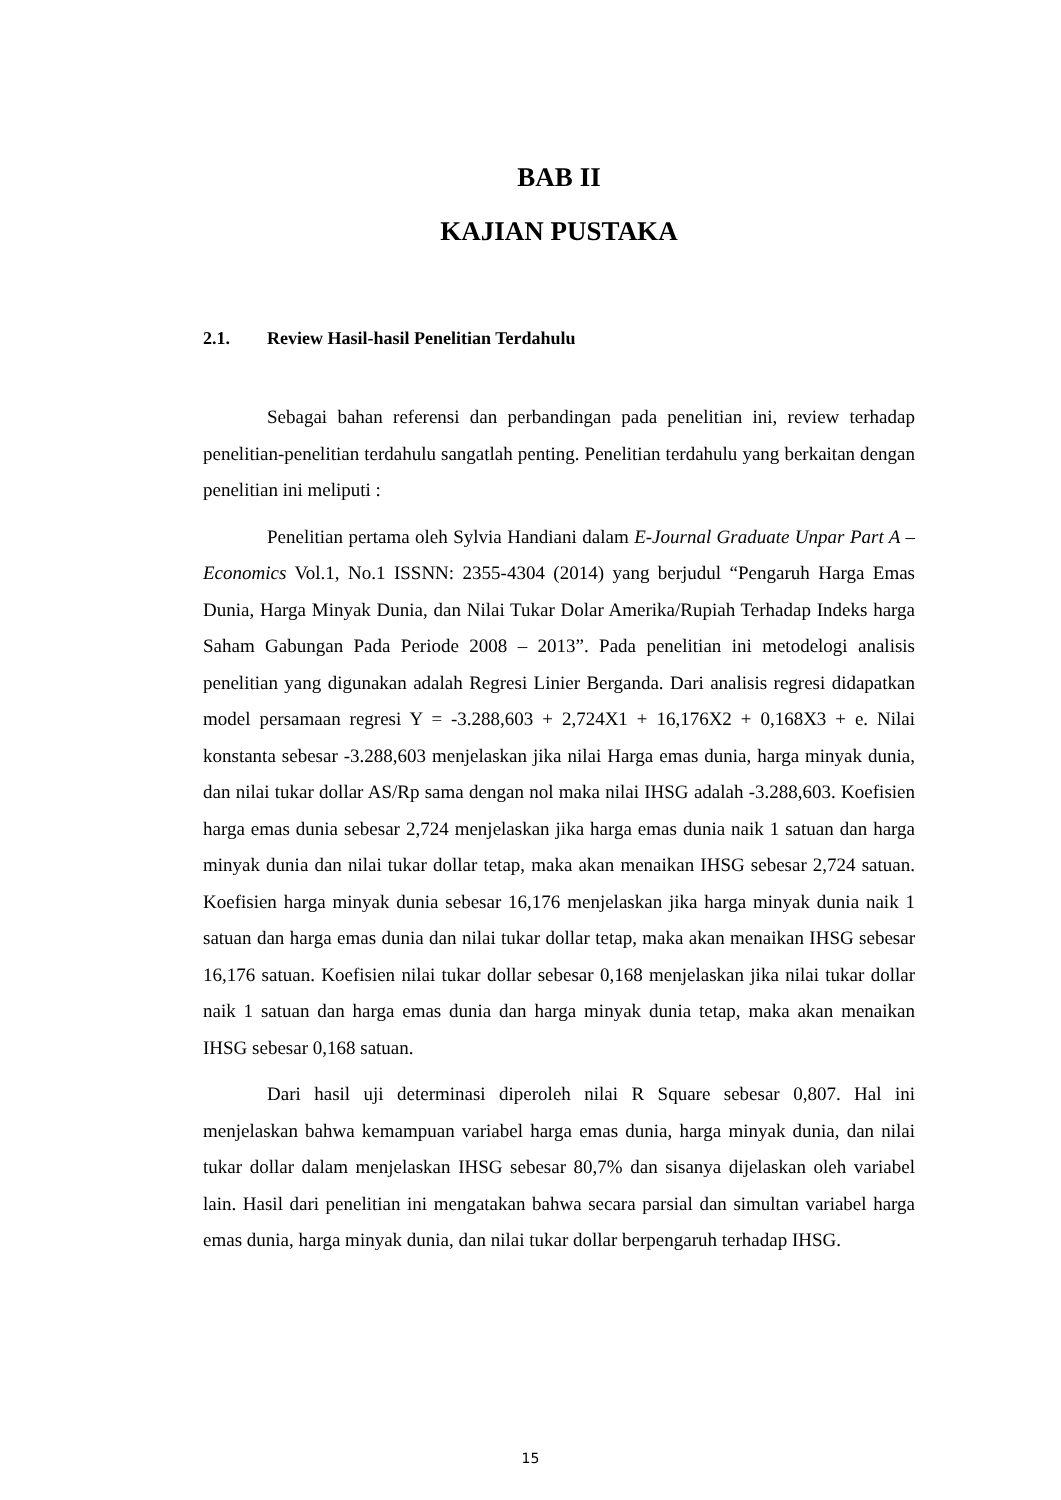BAB II
KAJIAN PUSTAKA
2.1. Review Hasil-hasil Penelitian Terdahulu
Sebagai bahan referensi dan perbandingan pada penelitian ini, review terhadap penelitian-penelitian terdahulu sangatlah penting. Penelitian terdahulu yang berkaitan dengan penelitian ini meliputi :
Penelitian pertama oleh Sylvia Handiani dalam E-Journal Graduate Unpar Part A – Economics Vol.1, No.1 ISSNN: 2355-4304 (2014) yang berjudul “Pengaruh Harga Emas Dunia, Harga Minyak Dunia, dan Nilai Tukar Dolar Amerika/Rupiah Terhadap Indeks harga Saham Gabungan Pada Periode 2008 – 2013”. Pada penelitian ini metodelogi analisis penelitian yang digunakan adalah Regresi Linier Berganda. Dari analisis regresi didapatkan model persamaan regresi Y = -3.288,603 + 2,724X1 + 16,176X2 + 0,168X3 + e. Nilai konstanta sebesar -3.288,603 menjelaskan jika nilai Harga emas dunia, harga minyak dunia, dan nilai tukar dollar AS/Rp sama dengan nol maka nilai IHSG adalah -3.288,603. Koefisien harga emas dunia sebesar 2,724 menjelaskan jika harga emas dunia naik 1 satuan dan harga minyak dunia dan nilai tukar dollar tetap, maka akan menaikan IHSG sebesar 2,724 satuan. Koefisien harga minyak dunia sebesar 16,176 menjelaskan jika harga minyak dunia naik 1 satuan dan harga emas dunia dan nilai tukar dollar tetap, maka akan menaikan IHSG sebesar 16,176 satuan. Koefisien nilai tukar dollar sebesar 0,168 menjelaskan jika nilai tukar dollar naik 1 satuan dan harga emas dunia dan harga minyak dunia tetap, maka akan menaikan IHSG sebesar 0,168 satuan.
Dari hasil uji determinasi diperoleh nilai R Square sebesar 0,807. Hal ini menjelaskan bahwa kemampuan variabel harga emas dunia, harga minyak dunia, dan nilai tukar dollar dalam menjelaskan IHSG sebesar 80,7% dan sisanya dijelaskan oleh variabel lain. Hasil dari penelitian ini mengatakan bahwa secara parsial dan simultan variabel harga emas dunia, harga minyak dunia, dan nilai tukar dollar berpengaruh terhadap IHSG.
15